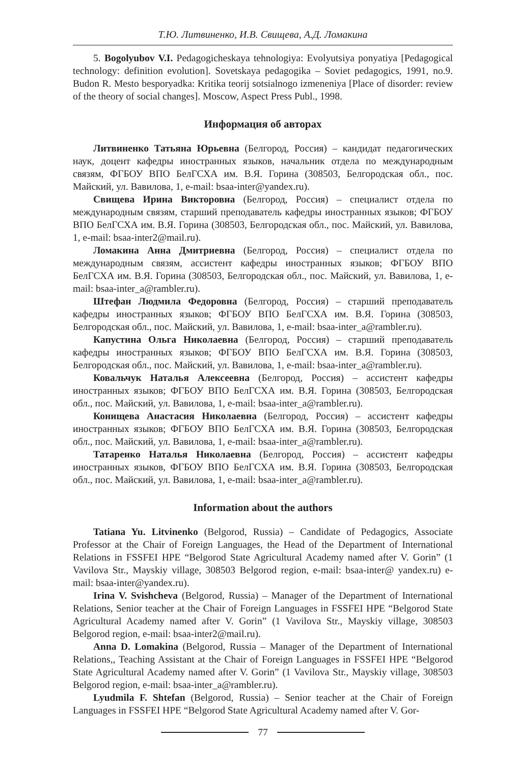Т.Ю. Литвиненко, И.В. Свищева, А.Д. Ломакина
5. Bogolyubov V.I. Pedagogicheskaya tehnologiya: Evolyutsiya ponyatiya [Pedagogical technology: definition evolution]. Sovetskaya pedagogika – Soviet pedagogics, 1991, no.9. Budon R. Mesto besporyadka: Kritika teorij sotsialnogo izmeneniya [Place of disorder: review of the theory of social changes]. Moscow, Aspect Press Publ., 1998.
Информация об авторах
Литвиненко Татьяна Юрьевна (Белгород, Россия) – кандидат педагогических наук, доцент кафедры иностранных языков, начальник отдела по международным связям, ФГБОУ ВПО БелГСХА им. В.Я. Горина (308503, Белгородская обл., пос. Майский, ул. Вавилова, 1, e-mail: bsaa-inter@yandex.ru).
Свищева Ирина Викторовна (Белгород, Россия) – специалист отдела по международным связям, старший преподаватель кафедры иностранных языков; ФГБОУ ВПО БелГСХА им. В.Я. Горина (308503, Белгородская обл., пос. Майский, ул. Вавилова, 1, e-mail: bsaa-inter2@mail.ru).
Ломакина Анна Дмитриевна (Белгород, Россия) – специалист отдела по международным связям, ассистент кафедры иностранных языков; ФГБОУ ВПО БелГСХА им. В.Я. Горина (308503, Белгородская обл., пос. Майский, ул. Вавилова, 1, e-mail: bsaa-inter_a@rambler.ru).
Штефан Людмила Федоровна (Белгород, Россия) – старший преподаватель кафедры иностранных языков; ФГБОУ ВПО БелГСХА им. В.Я. Горина (308503, Белгородская обл., пос. Майский, ул. Вавилова, 1, e-mail: bsaa-inter_a@rambler.ru).
Капустина Ольга Николаевна (Белгород, Россия) – старший преподаватель кафедры иностранных языков; ФГБОУ ВПО БелГСХА им. В.Я. Горина (308503, Белгородская обл., пос. Майский, ул. Вавилова, 1, e-mail: bsaa-inter_a@rambler.ru).
Ковальчук Наталья Алексеевна (Белгород, Россия) – ассистент кафедры иностранных языков; ФГБОУ ВПО БелГСХА им. В.Я. Горина (308503, Белгородская обл., пос. Майский, ул. Вавилова, 1, e-mail: bsaa-inter_a@rambler.ru).
Конищева Анастасия Николаевна (Белгород, Россия) – ассистент кафедры иностранных языков; ФГБОУ ВПО БелГСХА им. В.Я. Горина (308503, Белгородская обл., пос. Майский, ул. Вавилова, 1, e-mail: bsaa-inter_a@rambler.ru).
Татаренко Наталья Николаевна (Белгород, Россия) – ассистент кафедры иностранных языков, ФГБОУ ВПО БелГСХА им. В.Я. Горина (308503, Белгородская обл., пос. Майский, ул. Вавилова, 1, e-mail: bsaa-inter_a@rambler.ru).
Information about the authors
Tatiana Yu. Litvinenko (Belgorod, Russia) – Candidate of Pedagogics, Associate Professor at the Chair of Foreign Languages, the Head of the Department of International Relations in FSSFEI HPE “Belgorod State Agricultural Academy named after V. Gorin” (1 Vavilova Str., Mayskiy village, 308503 Belgorod region, e-mail: bsaa-inter@ yandex.ru) e-mail: bsaa-inter@yandex.ru).
Irina V. Svishcheva (Belgorod, Russia) – Manager of the Department of International Relations, Senior teacher at the Chair of Foreign Languages in FSSFEI HPE “Belgorod State Agricultural Academy named after V. Gorin” (1 Vavilova Str., Mayskiy village, 308503 Belgorod region, e-mail: bsaa-inter2@mail.ru).
Anna D. Lomakina (Belgorod, Russia – Manager of the Department of International Relations,, Teaching Assistant at the Chair of Foreign Languages in FSSFEI HPE “Belgorod State Agricultural Academy named after V. Gorin” (1 Vavilova Str., Mayskiy village, 308503 Belgorod region, e-mail: bsaa-inter_a@rambler.ru).
Lyudmila F. Shtefan (Belgorod, Russia) – Senior teacher at the Chair of Foreign Languages in FSSFEI HPE “Belgorod State Agricultural Academy named after V. Gor-
77